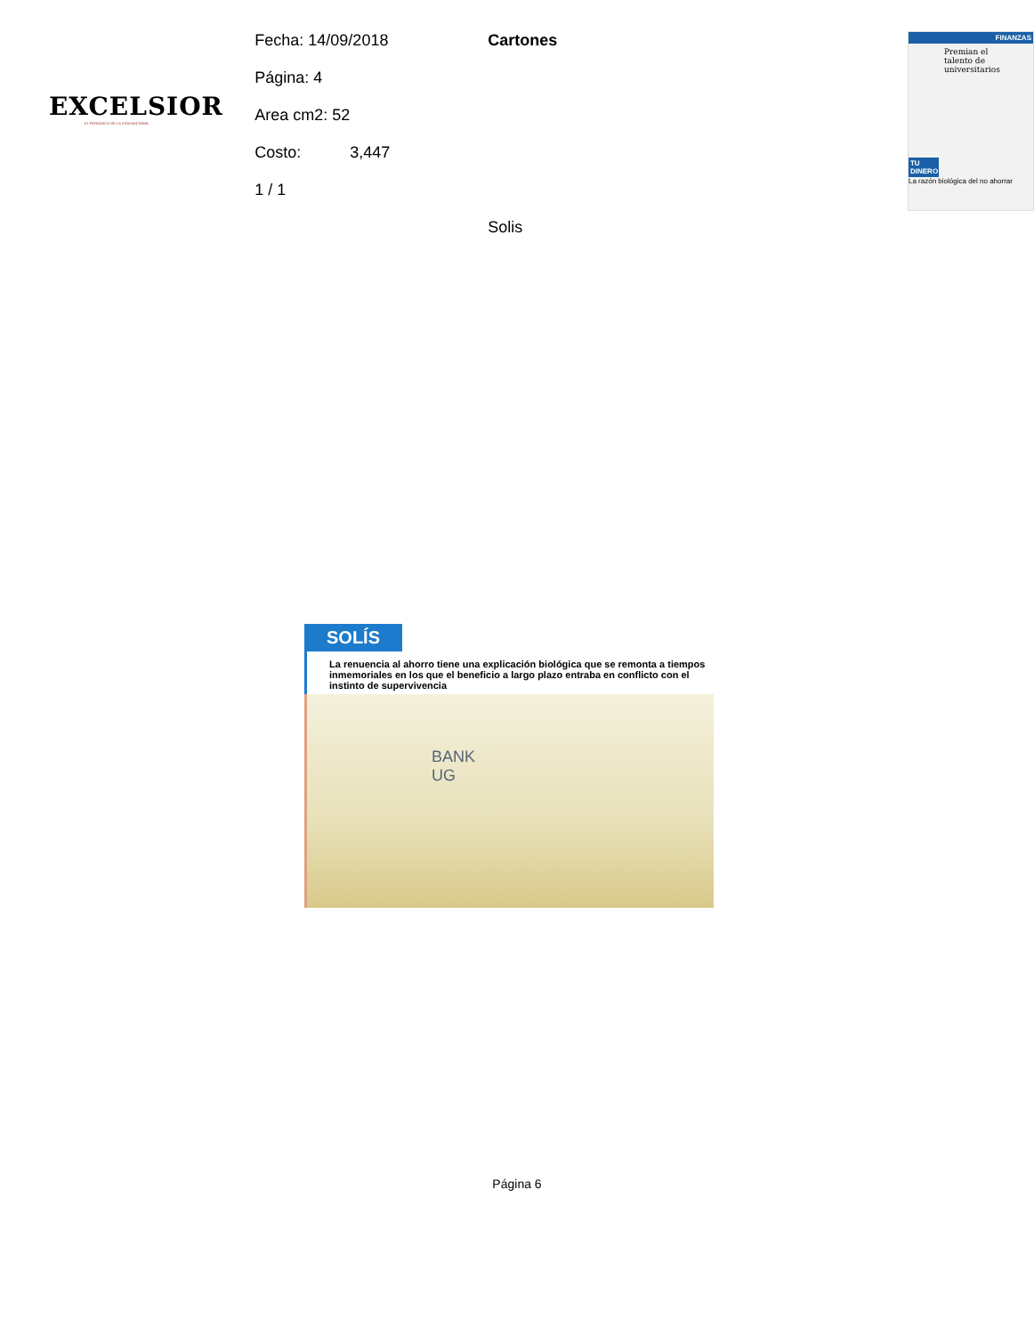EXCELSIOR
EL PERIÓDICO DE LA VIDA NACIONAL
Fecha: 14/09/2018
Página: 4
Area cm2: 52
Costo: 3,447
1 / 1
Cartones
Solis
FINANZAS
Premian el talento de universitarios
TU DINERO
La razón biológica del no ahorrar
SOLÍS
La renuencia al ahorro tiene una explicación biológica que se remonta a tiempos inmemoriales en los que el beneficio a largo plazo entraba en conflicto con el instinto de supervivencia
BANK
UG
Página 6